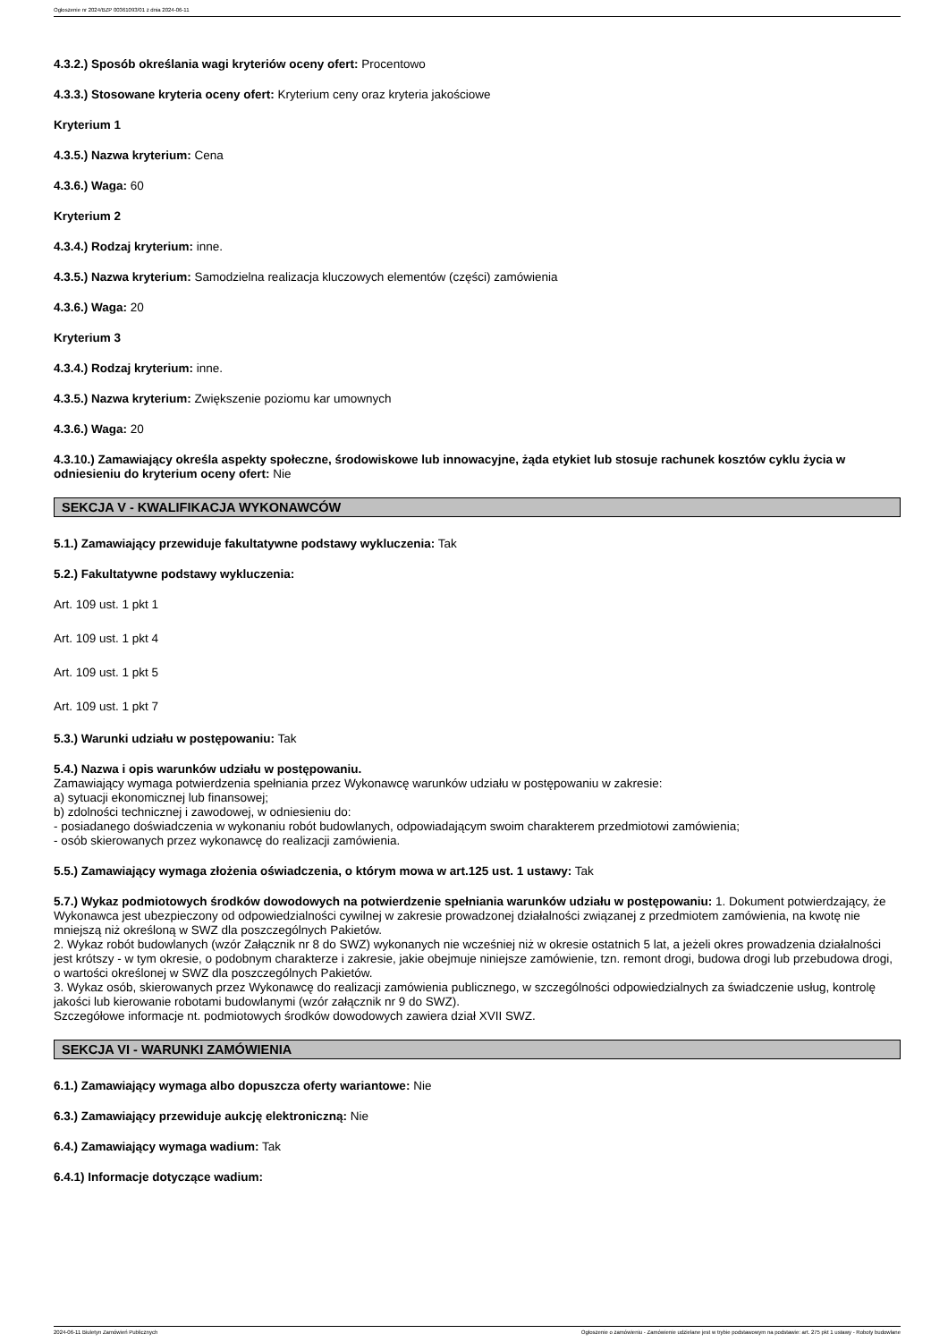Ogłoszenie nr 2024/BZP 00361093/01 z dnia 2024-06-11
4.3.2.) Sposób określania wagi kryteriów oceny ofert: Procentowo
4.3.3.) Stosowane kryteria oceny ofert: Kryterium ceny oraz kryteria jakościowe
Kryterium 1
4.3.5.) Nazwa kryterium: Cena
4.3.6.) Waga: 60
Kryterium 2
4.3.4.) Rodzaj kryterium: inne.
4.3.5.) Nazwa kryterium: Samodzielna realizacja kluczowych elementów (części) zamówienia
4.3.6.) Waga: 20
Kryterium 3
4.3.4.) Rodzaj kryterium: inne.
4.3.5.) Nazwa kryterium: Zwiększenie poziomu kar umownych
4.3.6.) Waga: 20
4.3.10.) Zamawiający określa aspekty społeczne, środowiskowe lub innowacyjne, żąda etykiet lub stosuje rachunek kosztów cyklu życia w odniesieniu do kryterium oceny ofert: Nie
SEKCJA V - KWALIFIKACJA WYKONAWCÓW
5.1.) Zamawiający przewiduje fakultatywne podstawy wykluczenia: Tak
5.2.) Fakultatywne podstawy wykluczenia:
Art. 109 ust. 1 pkt 1
Art. 109 ust. 1 pkt 4
Art. 109 ust. 1 pkt 5
Art. 109 ust. 1 pkt 7
5.3.) Warunki udziału w postępowaniu: Tak
5.4.) Nazwa i opis warunków udziału w postępowaniu.
Zamawiający wymaga potwierdzenia spełniania przez Wykonawcę warunków udziału w postępowaniu w zakresie:
a) sytuacji ekonomicznej lub finansowej;
b) zdolności technicznej i zawodowej, w odniesieniu do:
- posiadanego doświadczenia w wykonaniu robót budowlanych, odpowiadającym swoim charakterem przedmiotowi zamówienia;
- osób skierowanych przez wykonawcę do realizacji zamówienia.
5.5.) Zamawiający wymaga złożenia oświadczenia, o którym mowa w art.125 ust. 1 ustawy: Tak
5.7.) Wykaz podmiotowych środków dowodowych na potwierdzenie spełniania warunków udziału w postępowaniu: 1. Dokument potwierdzający, że Wykonawca jest ubezpieczony od odpowiedzialności cywilnej w zakresie prowadzonej działalności związanej z przedmiotem zamówienia, na kwotę nie mniejszą niż określoną w SWZ dla poszczególnych Pakietów.
2. Wykaz robót budowlanych (wzór Załącznik nr 8 do SWZ) wykonanych nie wcześniej niż w okresie ostatnich 5 lat, a jeżeli okres prowadzenia działalności jest krótszy - w tym okresie, o podobnym charakterze i zakresie, jakie obejmuje niniejsze zamówienie, tzn. remont drogi, budowa drogi lub przebudowa drogi, o wartości określonej w SWZ dla poszczególnych Pakietów.
3. Wykaz osób, skierowanych przez Wykonawcę do realizacji zamówienia publicznego, w szczególności odpowiedzialnych za świadczenie usług, kontrolę jakości lub kierowanie robotami budowlanymi (wzór załącznik nr 9 do SWZ).
Szczegółowe informacje nt. podmiotowych środków dowodowych zawiera dział XVII SWZ.
SEKCJA VI - WARUNKI ZAMÓWIENIA
6.1.) Zamawiający wymaga albo dopuszcza oferty wariantowe: Nie
6.3.) Zamawiający przewiduje aukcję elektroniczną: Nie
6.4.) Zamawiający wymaga wadium: Tak
6.4.1) Informacje dotyczące wadium:
2024-06-11 Biuletyn Zamówień Publicznych Ogłoszenie o zamówieniu - Zamówienie udzielane jest w trybie podstawowym na podstawie: art. 275 pkt 1 ustawy - Roboty budowlane